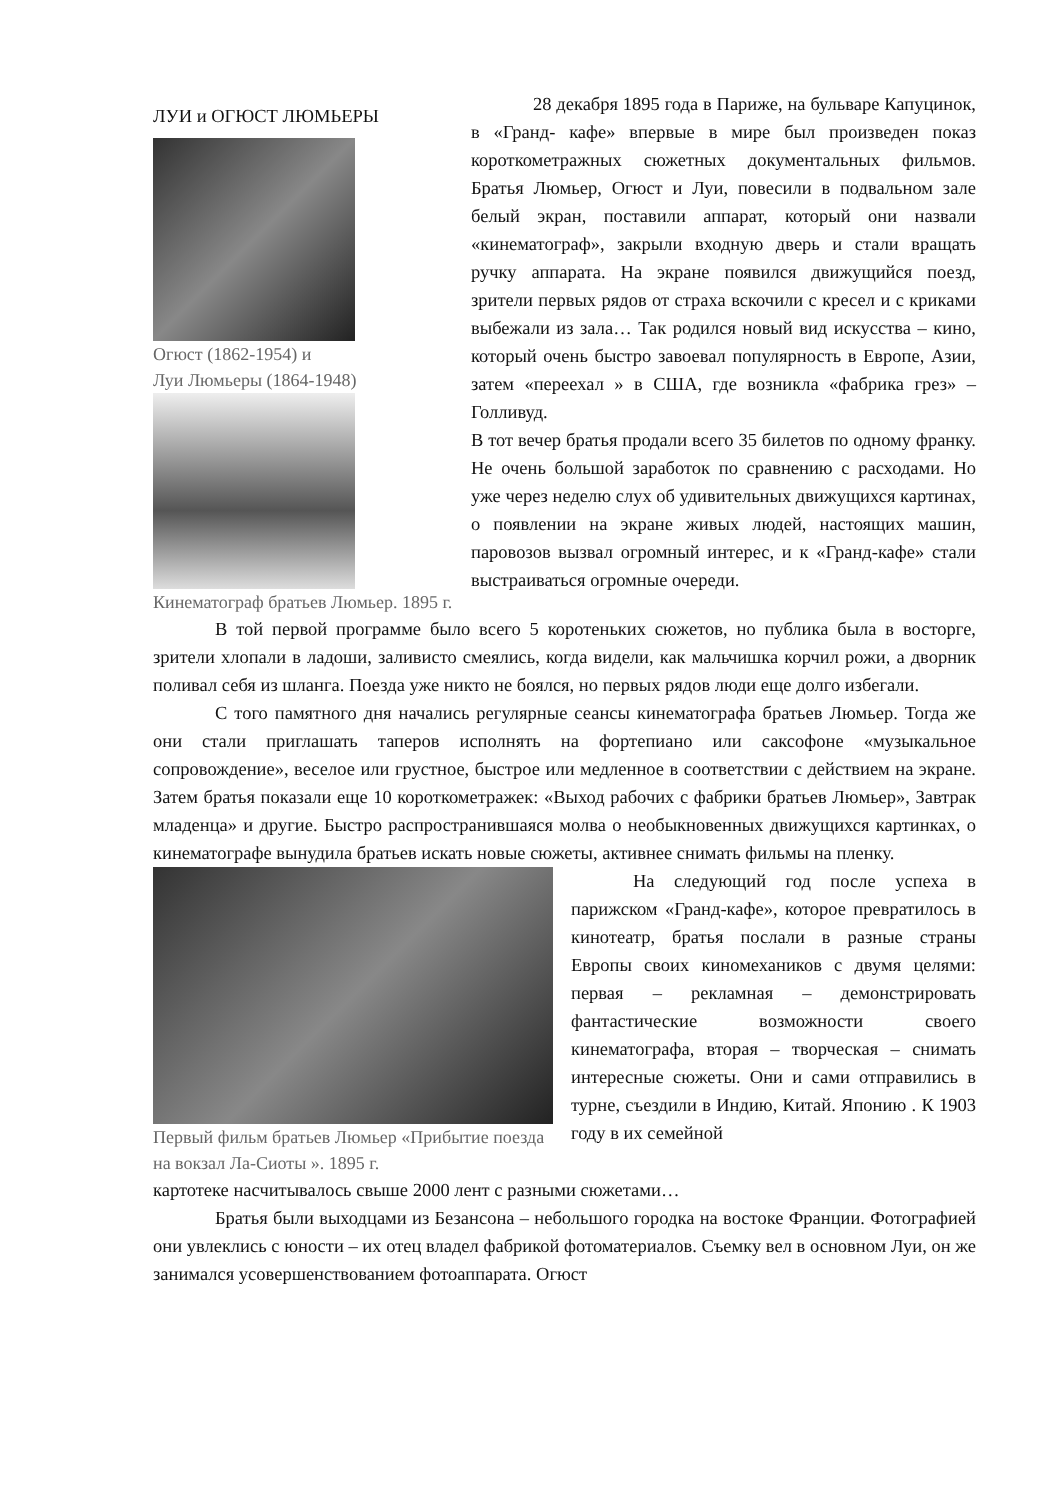ЛУИ и ОГЮСТ ЛЮМЬЕРЫ
Огюст (1862-1954) и
Луи Люмьеры (1864-1948)
Кинематограф братьев Люмьер. 1895 г.
28 декабря 1895 года в Париже, на бульваре Капуцинок, в «Гранд- кафе» впервые в мире был произведен показ короткометражных сюжетных документальных фильмов. Братья Люмьер, Огюст и Луи, повесили в подвальном зале белый экран, поставили аппарат, который они назвали «кинематограф», закрыли входную дверь и стали вращать ручку аппарата. На экране появился движущийся поезд, зрители первых рядов от страха вскочили с кресел и с криками выбежали из зала… Так родился новый вид искусства – кино, который очень быстро завоевал популярность в Европе, Азии, затем «переехал » в США, где возникла «фабрика грез» – Голливуд.
В тот вечер братья продали всего 35 билетов по одному франку. Не очень большой заработок по сравнению с расходами. Но уже через неделю слух об удивительных движущихся картинах, о появлении на экране живых людей, настоящих машин, паровозов вызвал огромный интерес, и к «Гранд-кафе» стали выстраиваться огромные очереди.
В той первой программе было всего 5 коротеньких сюжетов, но публика была в восторге, зрители хлопали в ладоши, заливисто смеялись, когда видели, как мальчишка корчил рожи, а дворник поливал себя из шланга. Поезда уже никто не боялся, но первых рядов люди еще долго избегали.
С того памятного дня начались регулярные сеансы кинематографа братьев Люмьер. Тогда же они стали приглашать таперов исполнять на фортепиано или саксофоне «музыкальное сопровождение», веселое или грустное, быстрое или медленное в соответствии с действием на экране. Затем братья показали еще 10 короткометражек: «Выход рабочих с фабрики братьев Люмьер», Завтрак младенца» и другие. Быстро распространившаяся молва о необыкновенных движущихся картинках, о кинематографе вынудила братьев искать новые сюжеты, активнее снимать фильмы на пленку.
Первый фильм братьев Люмьер «Прибытие поезда на вокзал Ла-Сиоты ». 1895 г.
На следующий год после успеха в парижском «Гранд-кафе», которое превратилось в кинотеатр, братья послали в разные страны Европы своих киномехаников с двумя целями: первая – рекламная – демонстрировать фантастические возможности своего кинематографа, вторая – творческая – снимать интересные сюжеты. Они и сами отправились в турне, съездили в Индию, Китай. Японию . К 1903 году в их семейной
картотеке насчитывалось свыше 2000 лент с разными сюжетами…
Братья были выходцами из Безансона – небольшого городка на востоке Франции. Фотографией они увлеклись с юности – их отец владел фабрикой фотоматериалов. Съемку вел в основном Луи, он же занимался усовершенствованием фотоаппарата. Огюст